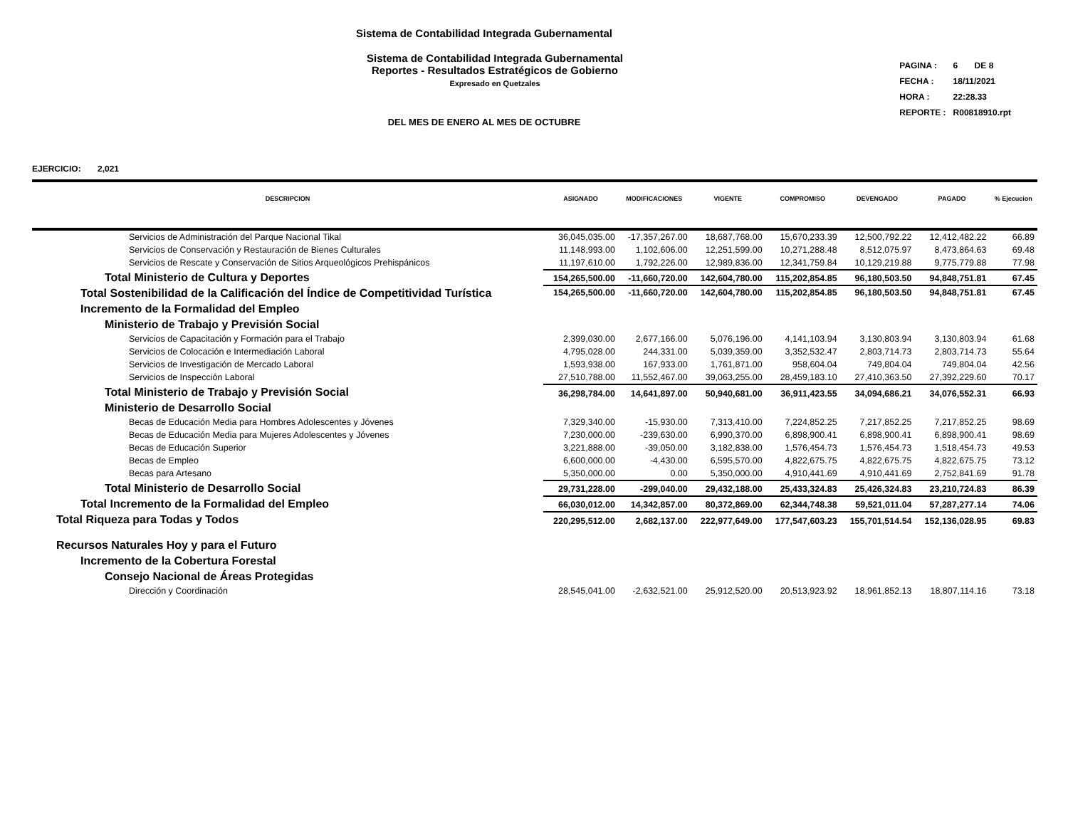Sistema de Contabilidad Integrada Gubernamental
Sistema de Contabilidad Integrada Gubernamental
Reportes - Resultados Estratégicos de Gobierno
Expresado en Quetzales
DEL MES DE ENERO AL MES DE OCTUBRE
| PAGINA : | 6 DE 8 |
| FECHA : | 18/11/2021 |
| HORA : | 22:28.33 |
| REPORTE : | R00818910.rpt |
EJERCICIO: 2,021
| DESCRIPCION | ASIGNADO | MODIFICACIONES | VIGENTE | COMPROMISO | DEVENGADO | PAGADO | % Ejecucion |
| --- | --- | --- | --- | --- | --- | --- | --- |
| Servicios de Administración del Parque Nacional Tikal | 36,045,035.00 | -17,357,267.00 | 18,687,768.00 | 15,670,233.39 | 12,500,792.22 | 12,412,482.22 | 66.89 |
| Servicios de Conservación y Restauración de Bienes Culturales | 11,148,993.00 | 1,102,606.00 | 12,251,599.00 | 10,271,288.48 | 8,512,075.97 | 8,473,864.63 | 69.48 |
| Servicios de Rescate y Conservación de Sitios Arqueológicos Prehispánicos | 11,197,610.00 | 1,792,226.00 | 12,989,836.00 | 12,341,759.84 | 10,129,219.88 | 9,775,779.88 | 77.98 |
| Total Ministerio de Cultura y Deportes | 154,265,500.00 | -11,660,720.00 | 142,604,780.00 | 115,202,854.85 | 96,180,503.50 | 94,848,751.81 | 67.45 |
| Total Sostenibilidad de la Calificación del Índice de Competitividad Turística | 154,265,500.00 | -11,660,720.00 | 142,604,780.00 | 115,202,854.85 | 96,180,503.50 | 94,848,751.81 | 67.45 |
| Incremento de la Formalidad del Empleo | | | | | | | |
| Ministerio de Trabajo y Previsión Social | | | | | | | |
| Servicios de Capacitación y Formación para el Trabajo | 2,399,030.00 | 2,677,166.00 | 5,076,196.00 | 4,141,103.94 | 3,130,803.94 | 3,130,803.94 | 61.68 |
| Servicios de Colocación e Intermediación Laboral | 4,795,028.00 | 244,331.00 | 5,039,359.00 | 3,352,532.47 | 2,803,714.73 | 2,803,714.73 | 55.64 |
| Servicios de Investigación de Mercado Laboral | 1,593,938.00 | 167,933.00 | 1,761,871.00 | 958,604.04 | 749,804.04 | 749,804.04 | 42.56 |
| Servicios de Inspección Laboral | 27,510,788.00 | 11,552,467.00 | 39,063,255.00 | 28,459,183.10 | 27,410,363.50 | 27,392,229.60 | 70.17 |
| Total Ministerio de Trabajo y Previsión Social | 36,298,784.00 | 14,641,897.00 | 50,940,681.00 | 36,911,423.55 | 34,094,686.21 | 34,076,552.31 | 66.93 |
| Ministerio de Desarrollo Social | | | | | | | |
| Becas de Educación Media para Hombres Adolescentes y Jóvenes | 7,329,340.00 | -15,930.00 | 7,313,410.00 | 7,224,852.25 | 7,217,852.25 | 7,217,852.25 | 98.69 |
| Becas de Educación Media para Mujeres Adolescentes y Jóvenes | 7,230,000.00 | -239,630.00 | 6,990,370.00 | 6,898,900.41 | 6,898,900.41 | 6,898,900.41 | 98.69 |
| Becas de Educación Superior | 3,221,888.00 | -39,050.00 | 3,182,838.00 | 1,576,454.73 | 1,576,454.73 | 1,518,454.73 | 49.53 |
| Becas de Empleo | 6,600,000.00 | -4,430.00 | 6,595,570.00 | 4,822,675.75 | 4,822,675.75 | 4,822,675.75 | 73.12 |
| Becas para Artesano | 5,350,000.00 | 0.00 | 5,350,000.00 | 4,910,441.69 | 4,910,441.69 | 2,752,841.69 | 91.78 |
| Total Ministerio de Desarrollo Social | 29,731,228.00 | -299,040.00 | 29,432,188.00 | 25,433,324.83 | 25,426,324.83 | 23,210,724.83 | 86.39 |
| Total Incremento de la Formalidad del Empleo | 66,030,012.00 | 14,342,857.00 | 80,372,869.00 | 62,344,748.38 | 59,521,011.04 | 57,287,277.14 | 74.06 |
| Total Riqueza para Todas y Todos | 220,295,512.00 | 2,682,137.00 | 222,977,649.00 | 177,547,603.23 | 155,701,514.54 | 152,136,028.95 | 69.83 |
| Recursos Naturales Hoy y para el Futuro | | | | | | | |
| Incremento de la Cobertura Forestal | | | | | | | |
| Consejo Nacional de Áreas Protegidas | | | | | | | |
| Dirección y Coordinación | 28,545,041.00 | -2,632,521.00 | 25,912,520.00 | 20,513,923.92 | 18,961,852.13 | 18,807,114.16 | 73.18 |